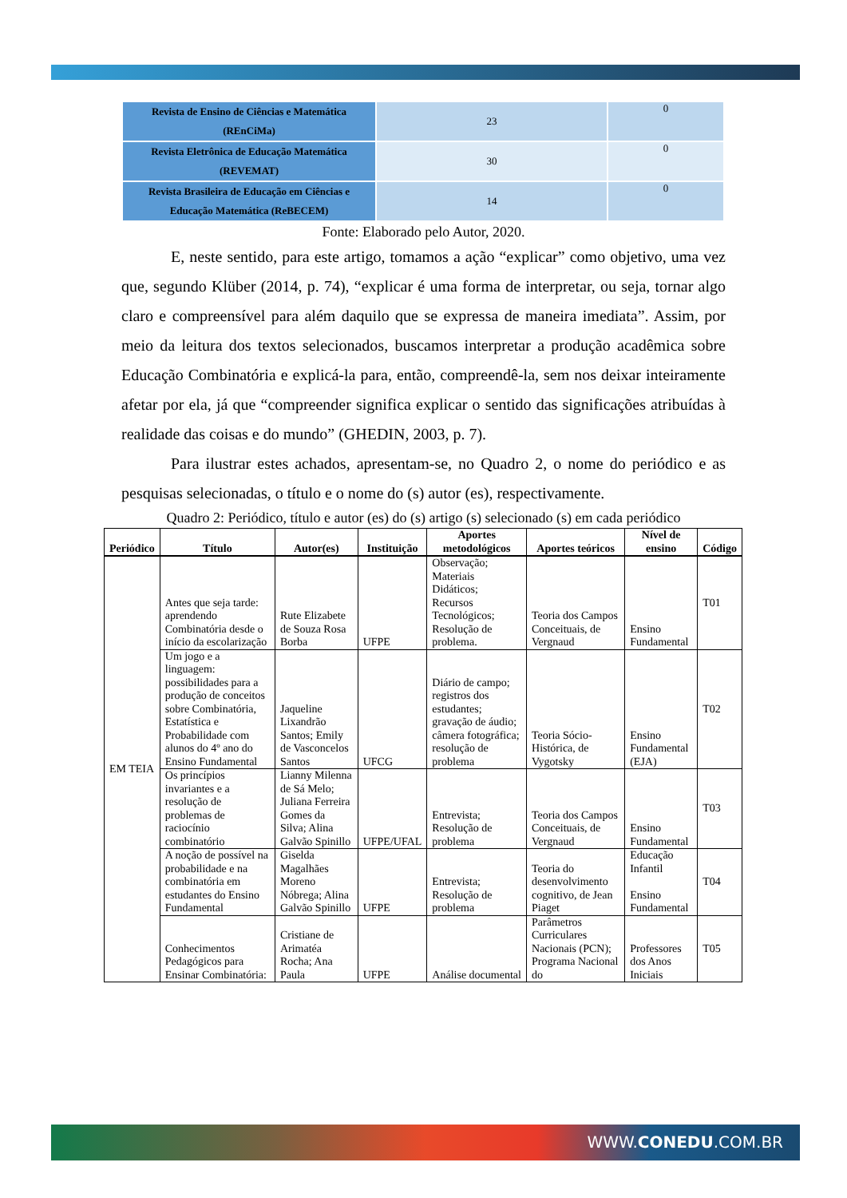| Revista de Ensino de Ciências e Matemática (REnCiMa) | 23 | 0 |
| Revista Eletrônica de Educação Matemática (REVEMAT) | 30 | 0 |
| Revista Brasileira de Educação em Ciências e Educação Matemática (ReBECEM) | 14 | 0 |
Fonte: Elaborado pelo Autor, 2020.
E, neste sentido, para este artigo, tomamos a ação “explicar” como objetivo, uma vez que, segundo Klüber (2014, p. 74), “explicar é uma forma de interpretar, ou seja, tornar algo claro e compreensível para além daquilo que se expressa de maneira imediata”. Assim, por meio da leitura dos textos selecionados, buscamos interpretar a produção acadêmica sobre Educação Combinatória e explicá-la para, então, compreendê-la, sem nos deixar inteiramente afetar por ela, já que “compreender significa explicar o sentido das significações atribuídas à realidade das coisas e do mundo” (GHEDIN, 2003, p. 7).
Para ilustrar estes achados, apresentam-se, no Quadro 2, o nome do periódico e as pesquisas selecionadas, o título e o nome do (s) autor (es), respectivamente.
Quadro 2: Periódico, título e autor (es) do (s) artigo (s) selecionado (s) em cada periódico
| Periódico | Título | Autor(es) | Instituição | Aportes metodológicos | Aportes teóricos | Nível de ensino | Código |
| --- | --- | --- | --- | --- | --- | --- | --- |
| EM TEIA | Antes que seja tarde: aprendendo Combinatória desde o início da escolarização | Rute Elizabete de Souza Rosa Borba | UFPE | Observação; Materiais Didáticos; Recursos Tecnológicos; Resolução de problema. | Teoria dos Campos Conceituais, de Vergnaud | Ensino Fundamental | T01 |
| | Um jogo e a linguagem: possibilidades para a produção de conceitos sobre Combinatória, Estatística e Probabilidade com alunos do 4º ano do Ensino Fundamental | Jaqueline Lixandrão Santos; Emily de Vasconcelos Santos | UFCG | Diário de campo; registros dos estudantes; gravação de áudio; câmera fotográfica; resolução de problema | Teoria Sócio-Histórica, de Vygotsky | Ensino Fundamental (EJA) | T02 |
| | Os princípios invariantes e a resolução de problemas de raciocínio combinatório | Lianny Milenna de Sá Melo; Juliana Ferreira Gomes da Silva; Alina Galvão Spinillo | UFPE/UFAL | Entrevista; Resolução de problema | Teoria dos Campos Conceituais, de Vergnaud | Ensino Fundamental | T03 |
| | A noção de possível na probabilidade e na combinatória em estudantes do Ensino Fundamental | Giselda Magalhães Moreno Nóbrega; Alina Galvão Spinillo | UFPE | Entrevista; Resolução de problema | Teoria do desenvolvimento cognitivo, de Jean Piaget | Educação Infantil Ensino Fundamental | T04 |
| | Conhecimentos Pedagógicos para Ensinar Combinatória: | Cristiane de Arimatéa Rocha; Ana Paula | UFPE | Análise documental | Parâmetros Curriculares Nacionais (PCN); Programa Nacional do | Professores dos Anos Iniciais | T05 |
WWW.CONEDU.COM.BR